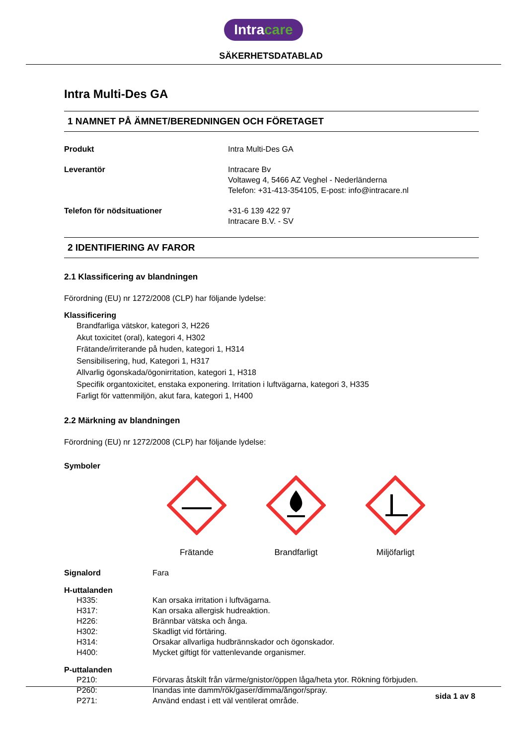Intracare
SÄKERHETSDATABLAD
Intra Multi-Des GA
1 NAMNET PÅ ÄMNET/BEREDNINGEN OCH FÖRETAGET
Produkt Intra Multi-Des GA
Leverantör Intracare Bv
Voltaweg 4, 5466 AZ Veghel - Nederländerna
Telefon: +31-413-354105, E-post: info@intracare.nl
Telefon för nödsituationer +31-6 139 422 97
Intracare B.V. - SV
2 IDENTIFIERING AV FAROR
2.1 Klassificering av blandningen
Förordning (EU) nr 1272/2008 (CLP) har följande lydelse:
Klassificering
Brandfarliga vätskor, kategori 3, H226
Akut toxicitet (oral), kategori 4, H302
Frätande/irriterande på huden, kategori 1, H314
Sensibilisering, hud, Kategori 1, H317
Allvarlig ögonskada/ögonirritation, kategori 1, H318
Specifik organtoxicitet, enstaka exponering. Irritation i luftvägarna, kategori 3, H335
Farligt för vattenmiljön, akut fara, kategori 1, H400
2.2 Märkning av blandningen
Förordning (EU) nr 1272/2008 (CLP) har följande lydelse:
Symboler
Frätande
Brandfarligt
Miljöfarligt
Signalord Fara
H-uttalanden
H335: Kan orsaka irritation i luftvägarna.
H317: Kan orsaka allergisk hudreaktion.
H226: Brännbar vätska och ånga.
H302: Skadligt vid förtäring.
H314: Orsakar allvarliga hudbrännskador och ögonskador.
H400: Mycket giftigt för vattenlevande organismer.
P-uttalanden
P210: Förvaras åtskilt från värme/gnistor/öppen låga/heta ytor. Rökning förbjuden.
P260: Inandas inte damm/rök/gaser/dimma/ångor/spray.
P271: Använd endast i ett väl ventilerat område.
sida 1 av 8